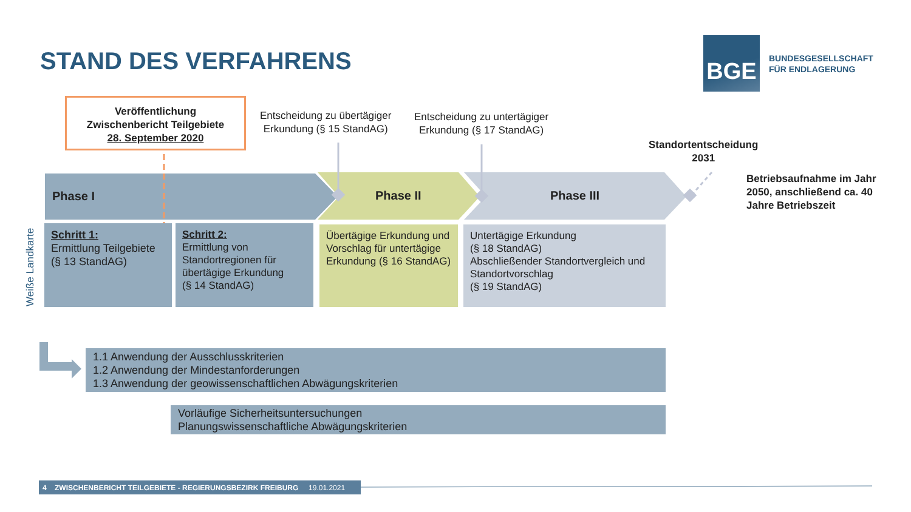STAND DES VERFAHRENS
BGE
BUNDESGESELLSCHAFT
FÜR ENDLAGERUNG
Veröffentlichung
Zwischenbericht Teilgebiete
28. September 2020
Entscheidung zu übertägiger
Erkundung (§ 15 StandAG)
Entscheidung zu untertägiger
Erkundung (§ 17 StandAG)
Standortentscheidung
2031
Betriebsaufnahme im Jahr
2050, anschließend ca. 40
Jahre Betriebszeit
Phase I Phase II Phase III
Weiße Landkarte
Schritt 1:
Ermittlung Teilgebiete
(§ 13 StandAG)
Schritt 2:
Ermittlung von Standortregionen für übertägige Erkundung
(§ 14 StandAG)
Übertägige Erkundung und Vorschlag für untertägige Erkundung (§ 16 StandAG)
Untertägige Erkundung
(§ 18 StandAG)
Abschließender Standortvergleich und Standortvorschlag
(§ 19 StandAG)
1.1 Anwendung der Ausschlusskriterien
1.2 Anwendung der Mindestanforderungen
1.3 Anwendung der geowissenschaftlichen Abwägungskriterien
Vorläufige Sicherheitsuntersuchungen
Planungswissenschaftliche Abwägungskriterien
4 ZWISCHENBERICHT TEILGEBIETE - REGIERUNGSBEZIRK FREIBURG 19.01.2021